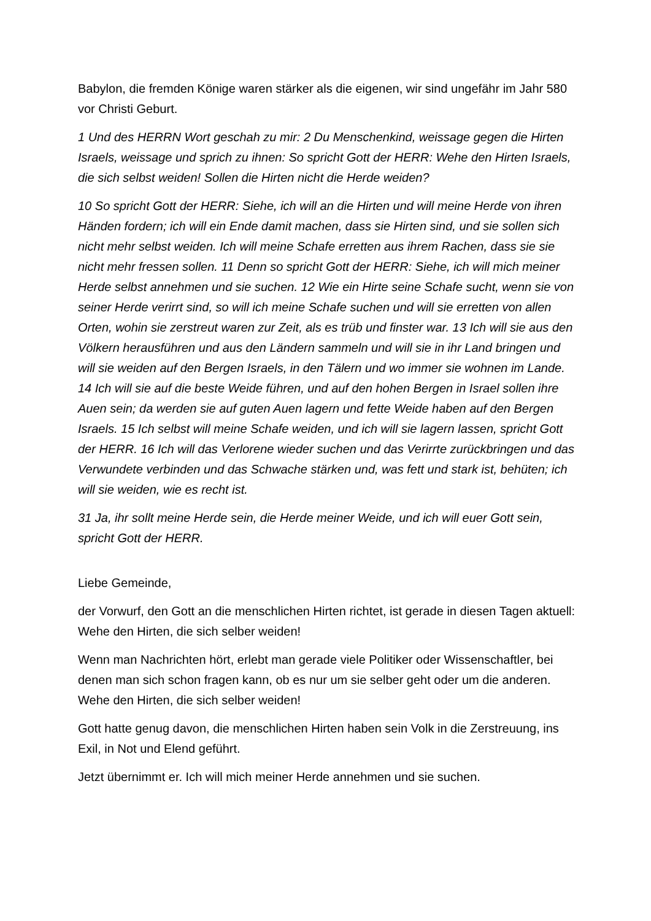Babylon, die fremden Könige waren stärker als die eigenen, wir sind ungefähr im Jahr 580 vor Christi Geburt.
1 Und des HERRN Wort geschah zu mir: 2 Du Menschenkind, weissage gegen die Hirten Israels, weissage und sprich zu ihnen: So spricht Gott der HERR: Wehe den Hirten Israels, die sich selbst weiden! Sollen die Hirten nicht die Herde weiden?
10 So spricht Gott der HERR: Siehe, ich will an die Hirten und will meine Herde von ihren Händen fordern; ich will ein Ende damit machen, dass sie Hirten sind, und sie sollen sich nicht mehr selbst weiden. Ich will meine Schafe erretten aus ihrem Rachen, dass sie sie nicht mehr fressen sollen. 11 Denn so spricht Gott der HERR: Siehe, ich will mich meiner Herde selbst annehmen und sie suchen. 12 Wie ein Hirte seine Schafe sucht, wenn sie von seiner Herde verirrt sind, so will ich meine Schafe suchen und will sie erretten von allen Orten, wohin sie zerstreut waren zur Zeit, als es trüb und finster war. 13 Ich will sie aus den Völkern herausführen und aus den Ländern sammeln und will sie in ihr Land bringen und will sie weiden auf den Bergen Israels, in den Tälern und wo immer sie wohnen im Lande. 14 Ich will sie auf die beste Weide führen, und auf den hohen Bergen in Israel sollen ihre Auen sein; da werden sie auf guten Auen lagern und fette Weide haben auf den Bergen Israels. 15 Ich selbst will meine Schafe weiden, und ich will sie lagern lassen, spricht Gott der HERR. 16 Ich will das Verlorene wieder suchen und das Verirrte zurückbringen und das Verwundete verbinden und das Schwache stärken und, was fett und stark ist, behüten; ich will sie weiden, wie es recht ist.
31 Ja, ihr sollt meine Herde sein, die Herde meiner Weide, und ich will euer Gott sein, spricht Gott der HERR.
Liebe Gemeinde,
der Vorwurf, den Gott an die menschlichen Hirten richtet, ist gerade in diesen Tagen aktuell: Wehe den Hirten, die sich selber weiden!
Wenn man Nachrichten hört, erlebt man gerade viele Politiker oder Wissenschaftler, bei denen man sich schon fragen kann, ob es nur um sie selber geht oder um die anderen. Wehe den Hirten, die sich selber weiden!
Gott hatte genug davon, die menschlichen Hirten haben sein Volk in die Zerstreuung, ins Exil, in Not und Elend geführt.
Jetzt übernimmt er. Ich will mich meiner Herde annehmen und sie suchen.